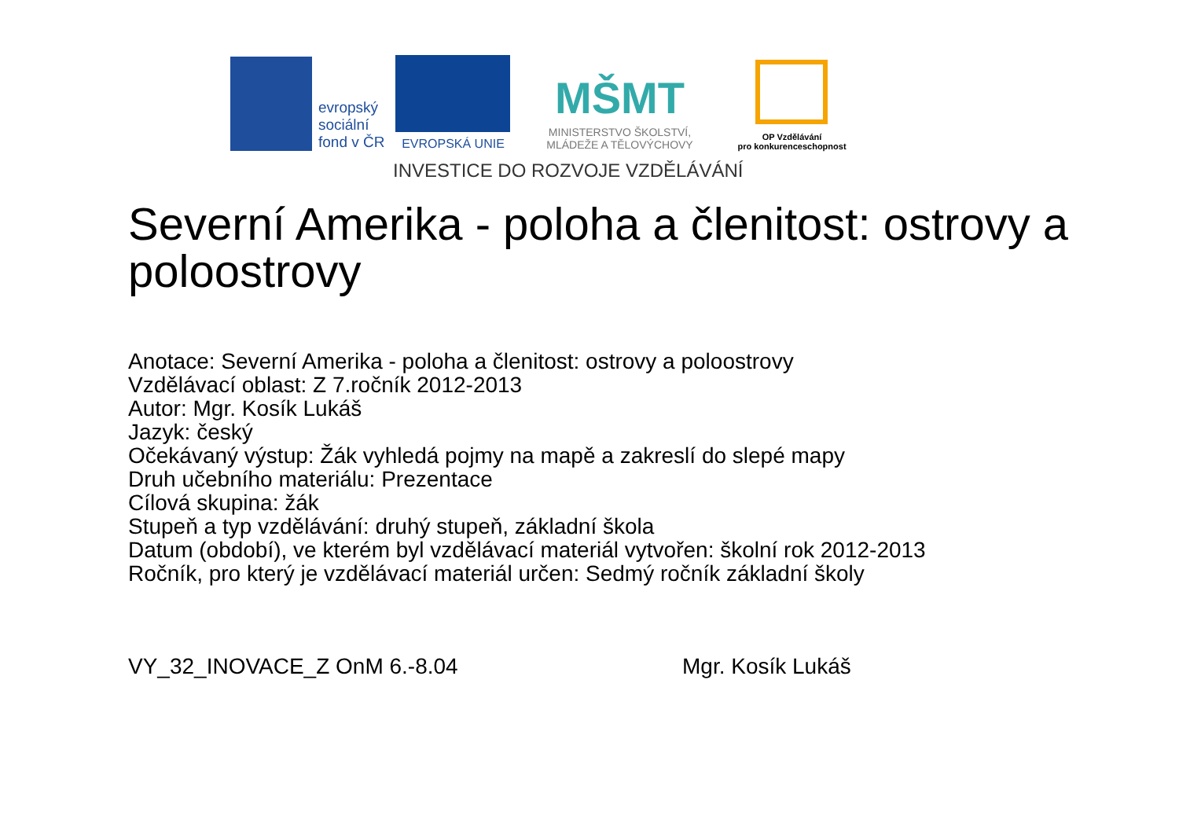evropský
sociální
fond v ČR
EVROPSKÁ UNIE
MŠMT
MINISTERSTVO ŠKOLSTVÍ,
MLÁDEŽE A TĚLOVÝCHOVY
OP Vzdělávání
pro konkurenceschopnost
INVESTICE DO ROZVOJE VZDĚLÁVÁNÍ
Severní Amerika - poloha a členitost: ostrovy a poloostrovy
Anotace: Severní Amerika - poloha a členitost: ostrovy a poloostrovy
Vzdělávací oblast: Z 7.ročník 2012-2013
Autor: Mgr. Kosík Lukáš
Jazyk: český
Očekávaný výstup: Žák vyhledá pojmy na mapě a zakreslí do slepé mapy
Druh učebního materiálu: Prezentace
Cílová skupina: žák
Stupeň a typ vzdělávání: druhý stupeň, základní škola
Datum (období), ve kterém byl vzdělávací materiál vytvořen: školní rok 2012-2013
Ročník, pro který je vzdělávací materiál určen: Sedmý ročník základní školy
VY_32_INOVACE_Z OnM 6.-8.04 Mgr. Kosík Lukáš